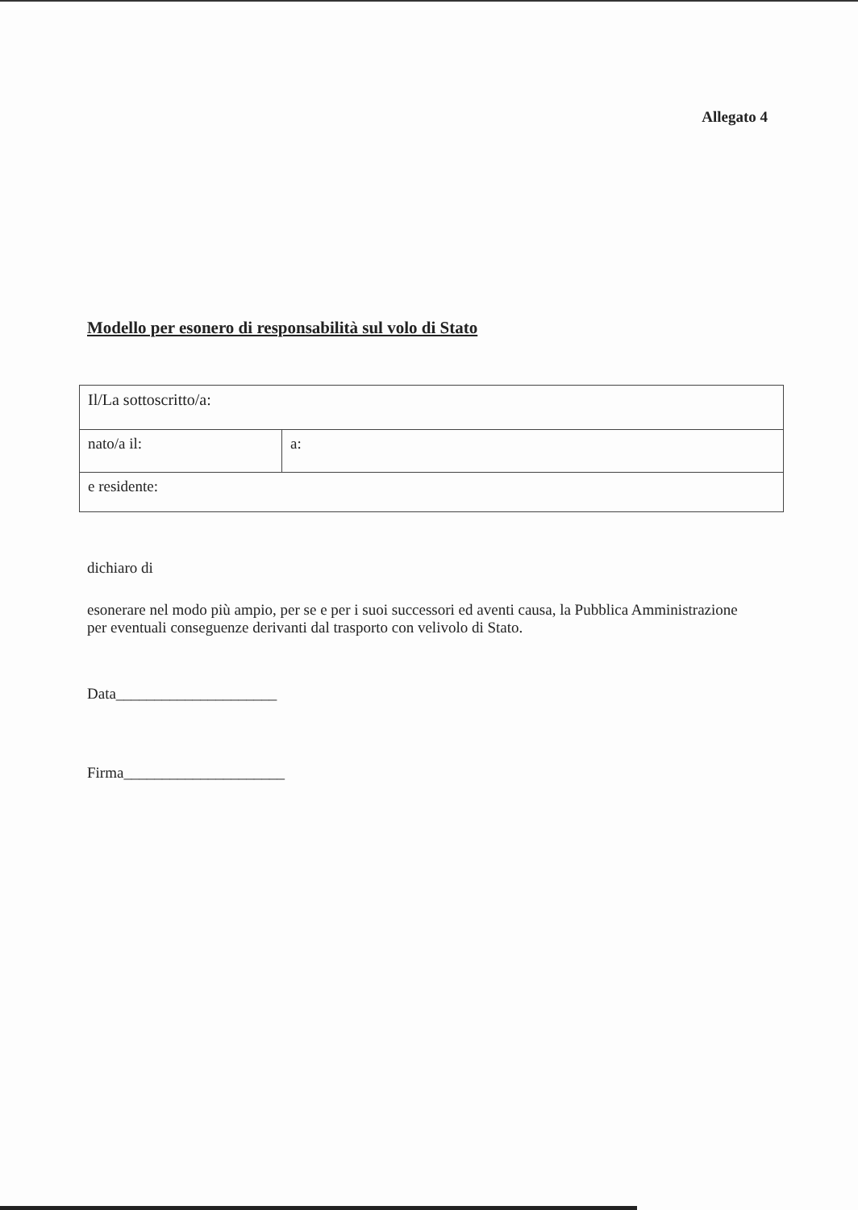Allegato 4
Modello per esonero di responsabilità sul volo di Stato
| Il/La sottoscritto/a: | |
| nato/a il: | a: |
| e residente: | |
dichiaro di
esonerare nel modo più ampio, per se e per i suoi successori ed aventi causa, la Pubblica Amministrazione per eventuali conseguenze derivanti dal trasporto con velivolo di Stato.
Data_____________________
Firma_____________________